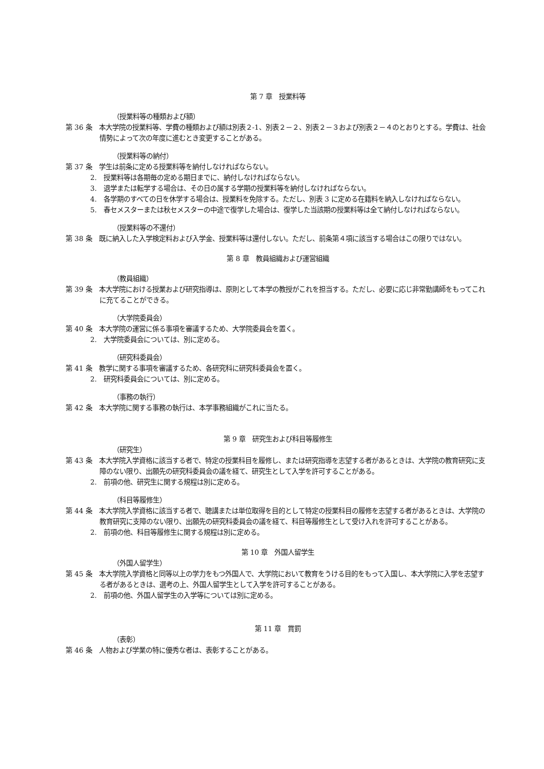第 7 章　授業料等
（授業料等の種類および額）
第 36 条　本大学院の授業料等、学費の種類および額は別表２-1、別表２－２、別表２－３および別表２－４のとおりとする。学費は、社会情勢によって次の年度に進むとき変更することがある。
（授業料等の納付）
第 37 条　学生は前条に定める授業料等を納付しなければならない。
2.　授業料等は各期毎の定める期日までに、納付しなければならない。
3.　退学または転学する場合は、その日の属する学期の授業料等を納付しなければならない。
4.　各学期のすべての日を休学する場合は、授業料を免除する。ただし、別表 3 に定める在籍料を納入しなければならない。
5.　春セメスターまたは秋セメスターの中途で復学した場合は、復学した当該期の授業料等は全て納付しなければならない。
（授業料等の不還付）
第 38 条　既に納入した入学検定料および入学金、授業料等は還付しない。ただし、前条第４項に該当する場合はこの限りではない。
第 8 章　教員組織および運営組織
（教員組織）
第 39 条　本大学院における授業および研究指導は、原則として本学の教授がこれを担当する。ただし、必要に応じ非常勤講師をもってこれに充てることができる。
（大学院委員会）
第 40 条　本大学院の運営に係る事項を審議するため、大学院委員会を置く。
2.　大学院委員会については、別に定める。
（研究科委員会）
第 41 条　教学に関する事項を審議するため、各研究科に研究科委員会を置く。
2.　研究科委員会については、別に定める。
（事務の執行）
第 42 条　本大学院に関する事務の執行は、本学事務組織がこれに当たる。
第 9 章　研究生および科目等履修生
（研究生）
第 43 条　本大学院入学資格に該当する者で、特定の授業科目を履修し、または研究指導を志望する者があるときは、大学院の教育研究に支障のない限り、出願先の研究科委員会の議を経て、研究生として入学を許可することがある。
2.　前項の他、研究生に関する規程は別に定める。
（科目等履修生）
第 44 条　本大学院入学資格に該当する者で、聴講または単位取得を目的として特定の授業科目の履修を志望する者があるときは、大学院の教育研究に支障のない限り、出願先の研究科委員会の議を経て、科目等履修生として受け入れを許可することがある。
2.　前項の他、科目等履修生に関する規程は別に定める。
第 10 章　外国人留学生
（外国人留学生）
第 45 条　本大学院入学資格と同等以上の学力をもつ外国人で、大学院において教育をうける目的をもって入国し、本大学院に入学を志望する者があるときは、選考の上、外国人留学生として入学を許可することがある。
2.　前項の他、外国人留学生の入学等については別に定める。
第 11 章　賞罰
（表彰）
第 46 条　人物および学業の特に優秀な者は、表彰することがある。